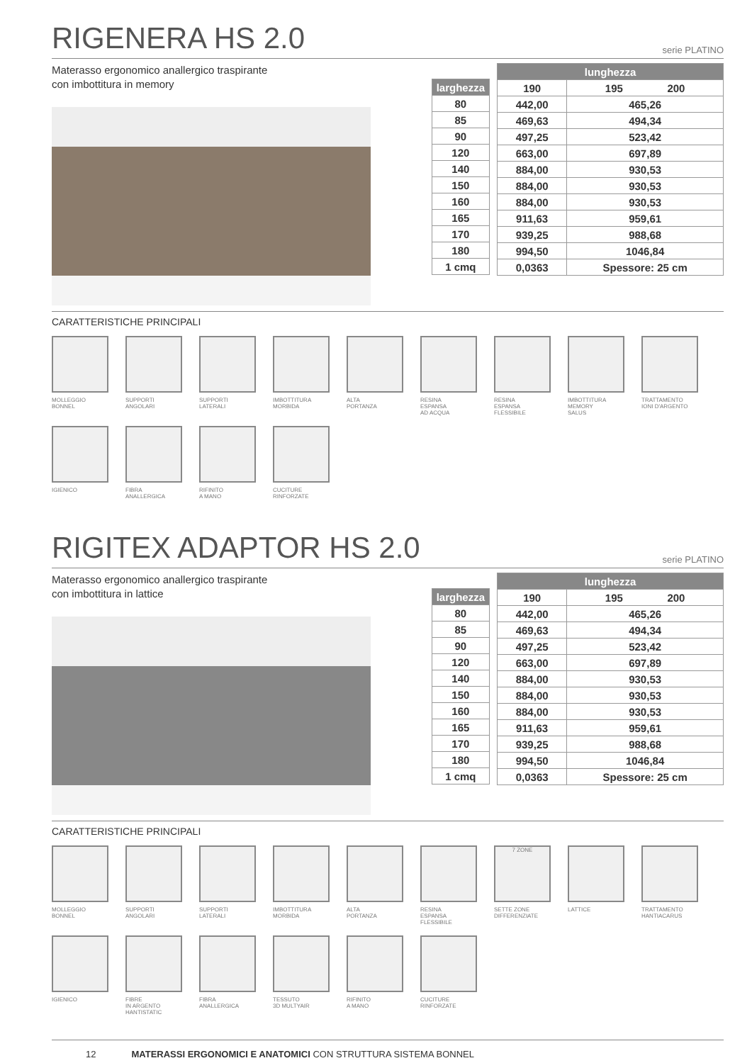RIGENERA HS 2.0
serie PLATINO
Materasso ergonomico anallergico traspirante
con imbottitura in memory
| larghezza |
| --- |
| 80 |
| 85 |
| 90 |
| 120 |
| 140 |
| 150 |
| 160 |
| 165 |
| 170 |
| 180 |
| 1 cmq |
| lunghezza | |
| --- | --- |
| 190 | 195 200 |
| 442,00 | 465,26 |
| 469,63 | 494,34 |
| 497,25 | 523,42 |
| 663,00 | 697,89 |
| 884,00 | 930,53 |
| 884,00 | 930,53 |
| 884,00 | 930,53 |
| 911,63 | 959,61 |
| 939,25 | 988,68 |
| 994,50 | 1046,84 |
| 0,0363 | Spessore: 25 cm |
CARATTERISTICHE PRINCIPALI
MOLLEGGIO
BONNEL
SUPPORTI
ANGOLARI
SUPPORTI
LATERALI
IMBOTTITURA
MORBIDA
ALTA
PORTANZA
RESINA
ESPANSA
AD ACQUA
RESINA
ESPANSA
FLESSIBILE
IMBOTTITURA
MEMORY
SALUS
TRATTAMENTO
IONI D'ARGENTO
IGIENICO
FIBRA
ANALLERGICA
RIFINITO
A MANO
CUCITURE
RINFORZATE
RIGITEX ADAPTOR HS 2.0
serie PLATINO
Materasso ergonomico anallergico traspirante
con imbottitura in lattice
| larghezza |
| --- |
| 80 |
| 85 |
| 90 |
| 120 |
| 140 |
| 150 |
| 160 |
| 165 |
| 170 |
| 180 |
| 1 cmq |
| lunghezza | |
| --- | --- |
| 190 | 195 200 |
| 442,00 | 465,26 |
| 469,63 | 494,34 |
| 497,25 | 523,42 |
| 663,00 | 697,89 |
| 884,00 | 930,53 |
| 884,00 | 930,53 |
| 884,00 | 930,53 |
| 911,63 | 959,61 |
| 939,25 | 988,68 |
| 994,50 | 1046,84 |
| 0,0363 | Spessore: 25 cm |
CARATTERISTICHE PRINCIPALI
MOLLEGGIO
BONNEL
SUPPORTI
ANGOLARI
SUPPORTI
LATERALI
IMBOTTITURA
MORBIDA
ALTA
PORTANZA
RESINA
ESPANSA
FLESSIBILE
7 ZONE
SETTE ZONE
DIFFERENZIATE
LATTICE
TRATTAMENTO
HANTIACARUS
IGIENICO
FIBRE
IN ARGENTO
HANTISTATIC
FIBRA
ANALLERGICA
TESSUTO
3D MULTYAIR
RIFINITO
A MANO
CUCITURE
RINFORZATE
12 MATERASSI ERGONOMICI E ANATOMICI CON STRUTTURA SISTEMA BONNEL